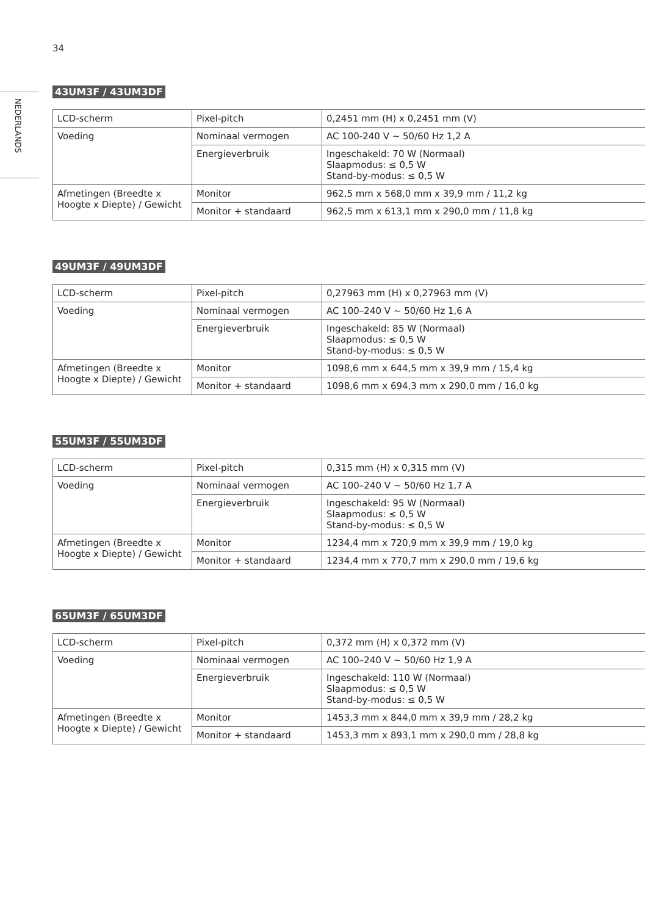34
NEDERLANDS
43UM3F / 43UM3DF
| LCD-scherm | Pixel-pitch | 0,2451 mm (H) x 0,2451 mm (V) |
| Voeding | Nominaal vermogen | AC 100-240 V ~ 50/60 Hz 1,2 A |
| | Energieverbruik | Ingeschakeld: 70 W (Normaal) Slaapmodus: ≤ 0,5 W Stand-by-modus: ≤ 0,5 W |
| Afmetingen (Breedte x Hoogte x Diepte) / Gewicht | Monitor | 962,5 mm x 568,0 mm x 39,9 mm / 11,2 kg |
| | Monitor + standaard | 962,5 mm x 613,1 mm x 290,0 mm / 11,8 kg |
49UM3F / 49UM3DF
| LCD-scherm | Pixel-pitch | 0,27963 mm (H) x 0,27963 mm (V) |
| Voeding | Nominaal vermogen | AC 100–240 V ~ 50/60 Hz 1,6 A |
| | Energieverbruik | Ingeschakeld: 85 W (Normaal) Slaapmodus: ≤ 0,5 W Stand-by-modus: ≤ 0,5 W |
| Afmetingen (Breedte x Hoogte x Diepte) / Gewicht | Monitor | 1098,6 mm x 644,5 mm x 39,9 mm / 15,4 kg |
| | Monitor + standaard | 1098,6 mm x 694,3 mm x 290,0 mm / 16,0 kg |
55UM3F / 55UM3DF
| LCD-scherm | Pixel-pitch | 0,315 mm (H) x 0,315 mm (V) |
| Voeding | Nominaal vermogen | AC 100–240 V ~ 50/60 Hz 1,7 A |
| | Energieverbruik | Ingeschakeld: 95 W (Normaal) Slaapmodus: ≤ 0,5 W Stand-by-modus: ≤ 0,5 W |
| Afmetingen (Breedte x Hoogte x Diepte) / Gewicht | Monitor | 1234,4 mm x 720,9 mm x 39,9 mm / 19,0 kg |
| | Monitor + standaard | 1234,4 mm x 770,7 mm x 290,0 mm / 19,6 kg |
65UM3F / 65UM3DF
| LCD-scherm | Pixel-pitch | 0,372 mm (H) x 0,372 mm (V) |
| Voeding | Nominaal vermogen | AC 100–240 V ~ 50/60 Hz 1,9 A |
| | Energieverbruik | Ingeschakeld: 110 W (Normaal) Slaapmodus: ≤ 0,5 W Stand-by-modus: ≤ 0,5 W |
| Afmetingen (Breedte x Hoogte x Diepte) / Gewicht | Monitor | 1453,3 mm x 844,0 mm x 39,9 mm / 28,2 kg |
| | Monitor + standaard | 1453,3 mm x 893,1 mm x 290,0 mm / 28,8 kg |